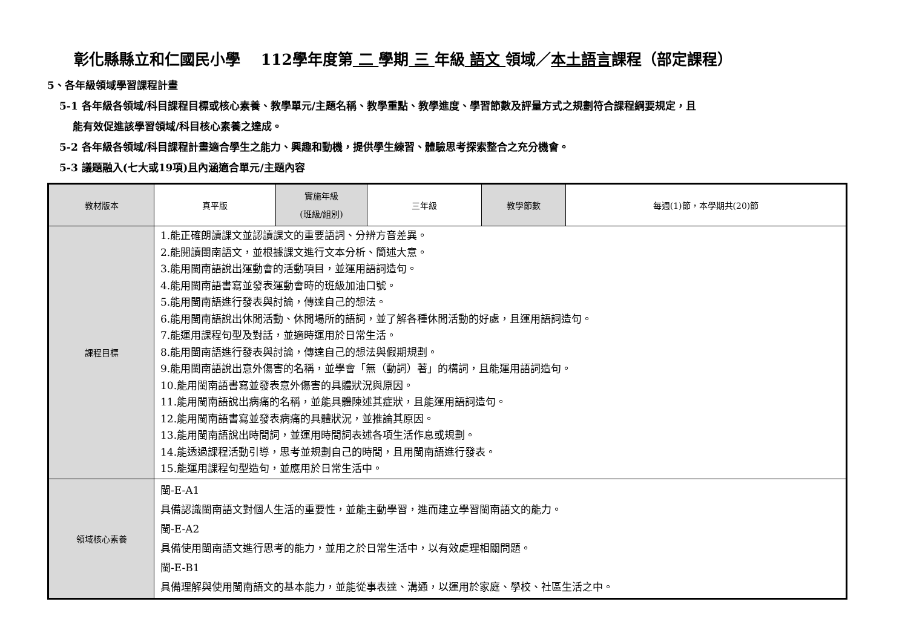彰化縣縣立和仁國民小學　 112學年度第 二 學期 三 年級 語文 領域／本土語言課程（部定課程）
5、各年級領域學習課程計畫
5-1 各年級各領域/科目課程目標或核心素養、教學單元/主題名稱、教學重點、教學進度、學習節數及評量方式之規劃符合課程綱要規定，且
能有效促進該學習領域/科目核心素養之達成。
5-2 各年級各領域/科目課程計畫適合學生之能力、興趣和動機，提供學生練習、體驗思考探索整合之充分機會。
5-3 議題融入(七大或19項)且內涵適合單元/主題內容
| 教材版本 | 真平版 | 實施年級 (班級/組別) | 三年級 | 教學節數 | 每週(1)節，本學期共(20)節 |
| 課程目標 | 1.能正確朗讀課文並認讀課文的重要語詞、分辨方音差異。 2.能閱讀閩南語文，並根據課文進行文本分析、簡述大意。 3.能用閩南語說出運動會的活動項目，並運用語詞造句。 4.能用閩南語書寫並發表運動會時的班級加油口號。 5.能用閩南語進行發表與討論，傳達自己的想法。 6.能用閩南語說出休閒活動、休閒場所的語詞，並了解各種休閒活動的好處，且運用語詞造句。 7.能運用課程句型及對話，並適時運用於日常生活。 8.能用閩南語進行發表與討論，傳達自己的想法與假期規劃。 9.能用閩南語說出意外傷害的名稱，並學會「無（動詞）著」的構詞，且能運用語詞造句。 10.能用閩南語書寫並發表意外傷害的具體狀況與原因。 11.能用閩南語說出病痛的名稱，並能具體陳述其症狀，且能運用語詞造句。 12.能用閩南語書寫並發表病痛的具體狀況，並推論其原因。 13.能用閩南語說出時間詞，並運用時間詞表述各項生活作息或規劃。 14.能透過課程活動引導，思考並規劃自己的時間，且用閩南語進行發表。 15.能運用課程句型造句，並應用於日常生活中。 | | | | |
| 領域核心素養 | 閩-E-A1 具備認識閩南語文對個人生活的重要性，並能主動學習，進而建立學習閩南語文的能力。 閩-E-A2 具備使用閩南語文進行思考的能力，並用之於日常生活中，以有效處理相關問題。 閩-E-B1 具備理解與使用閩南語文的基本能力，並能從事表達、溝通，以運用於家庭、學校、社區生活之中。 | | | | |